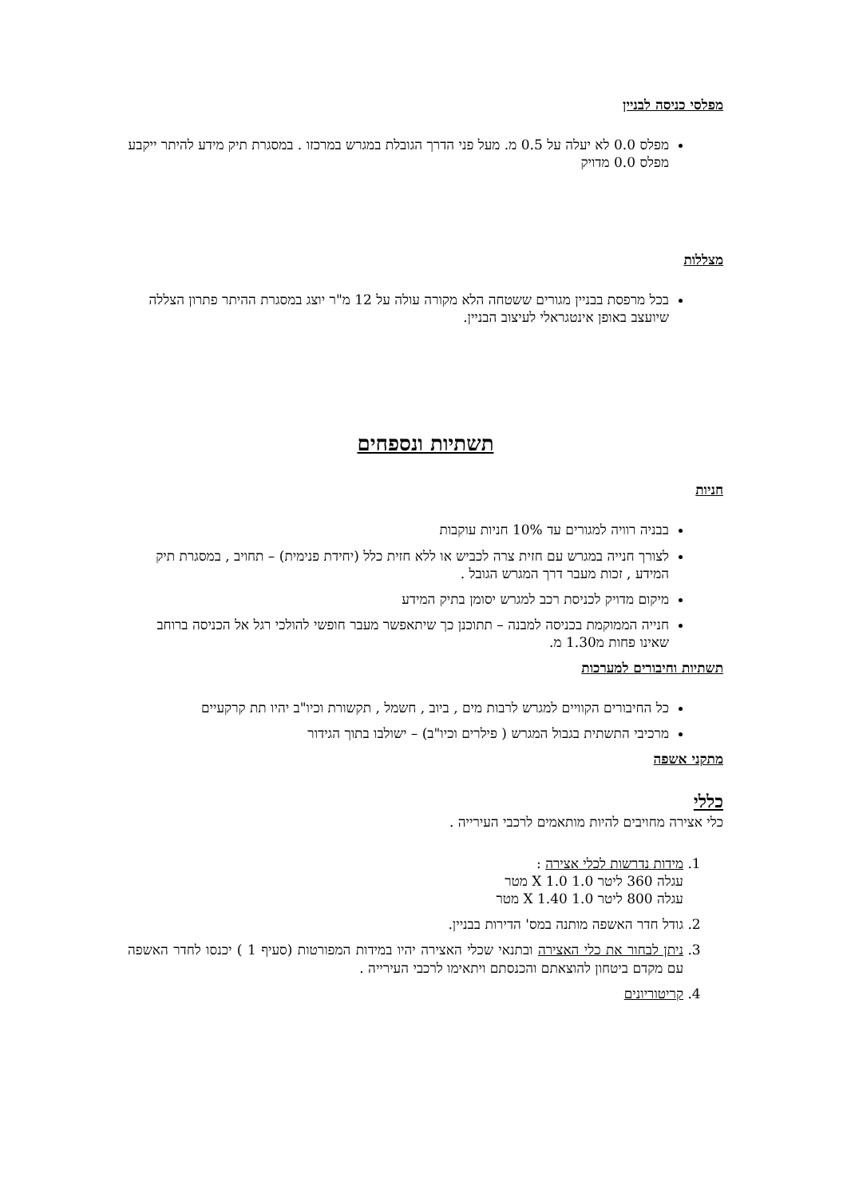מפלסי כניסה לבניין
מפלס 0.0 לא יעלה על 0.5 מ. מעל פני הדרך הגובלת במגרש במרכזו . במסגרת תיק מידע להיתר ייקבע מפלס 0.0 מדויק
מצללות
בכל מרפסת בבניין מגורים ששטחה הלא מקורה עולה על 12 מ"ר יוצג במסגרת ההיתר פתרון הצללה שיועצב באופן אינטגראלי לעיצוב הבניין.
תשתיות ונספחים
חניות
בבניה רוויה למגורים עד 10% חניות עוקבות
לצורך חנייה במגרש עם חזית צרה לכביש או ללא חזית כלל (יחידת פנימית) – תחויב , במסגרת תיק המידע , זכות מעבר דרך המגרש הגובל .
מיקום מדויק לכניסת רכב למגרש יסומן בתיק המידע
חנייה הממוקמת בכניסה למבנה – תתוכנן כך שיתאפשר מעבר חופשי להולכי רגל אל הכניסה ברוחב שאינו פחות מ1.30 מ.
תשתיות וחיבורים למערכות
כל החיבורים הקוויים למגרש לרבות מים , ביוב , חשמל , תקשורת וכיו"ב יהיו תת קרקעיים
מרכיבי התשתית בגבול המגרש ( פילרים וכיו"ב) – ישולבו בתוך הגידור
מתקני אשפה
כללי
כלי אצירה מחויבים להיות מותאמים לרכבי העירייה .
1. מידות נדרשות לכלי אצירה :
עגלה 360 ליטר 1.0 X 1.0 מטר
עגלה 800 ליטר 1.0 X 1.40 מטר
2. גודל חדר האשפה מותנה במס' הדירות בבניין.
3. ניתן לבחור את כלי האצירה ובתנאי שכלי האצירה יהיו במידות המפורטות (סעיף 1 ) יכנסו לחדר האשפה עם מקדם ביטחון להוצאתם והכנסתם ויתאימו לרכבי העירייה .
4. קריטוריונים